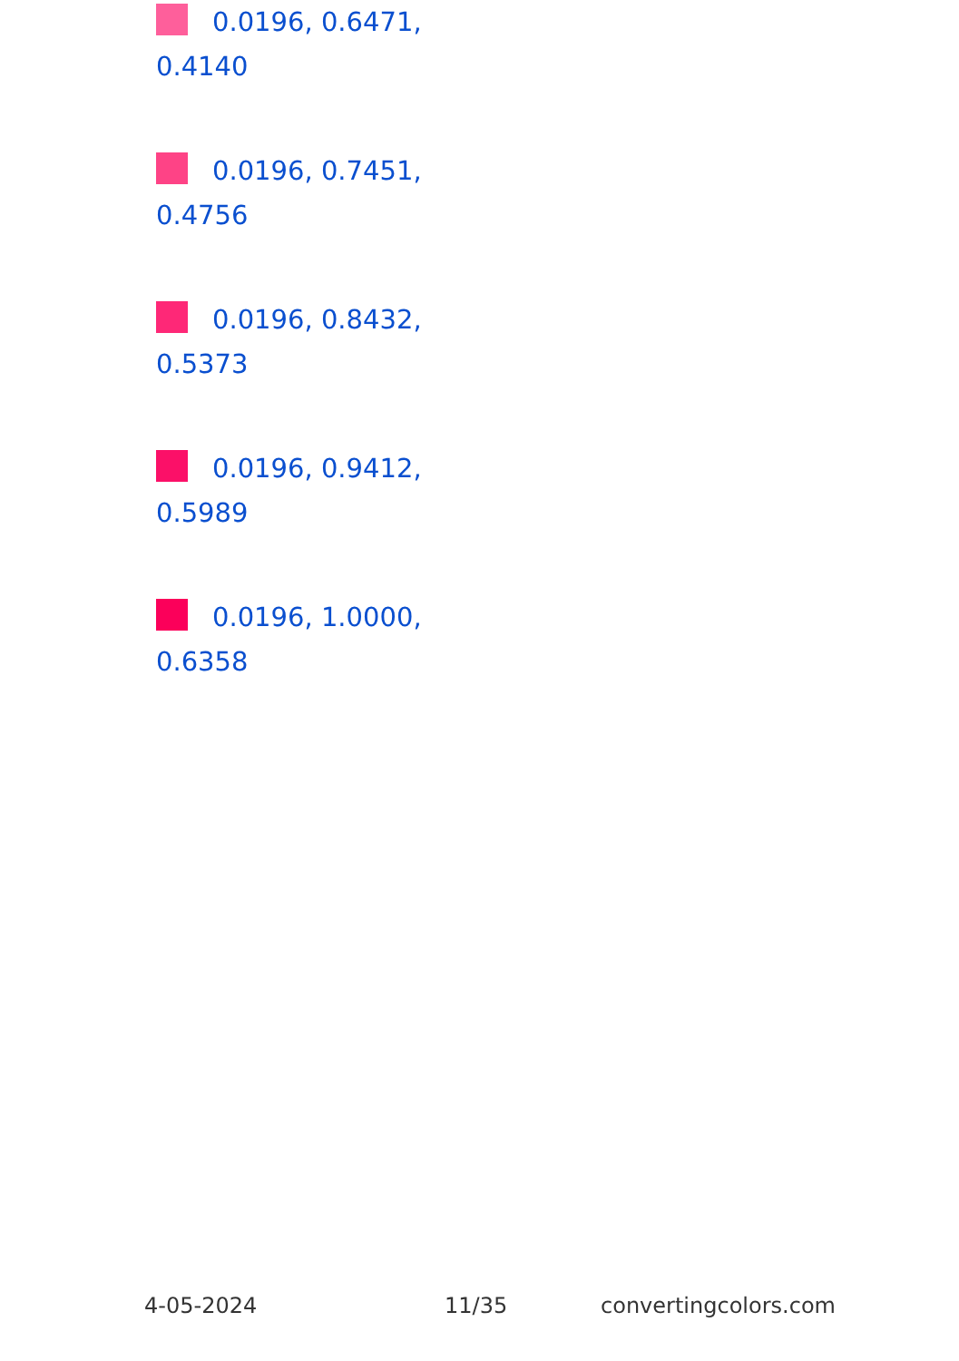0.0196, 0.6471, 0.4140
0.0196, 0.7451, 0.4756
0.0196, 0.8432, 0.5373
0.0196, 0.9412, 0.5989
0.0196, 1.0000, 0.6358
4-05-2024 11/35 convertingcolors.com